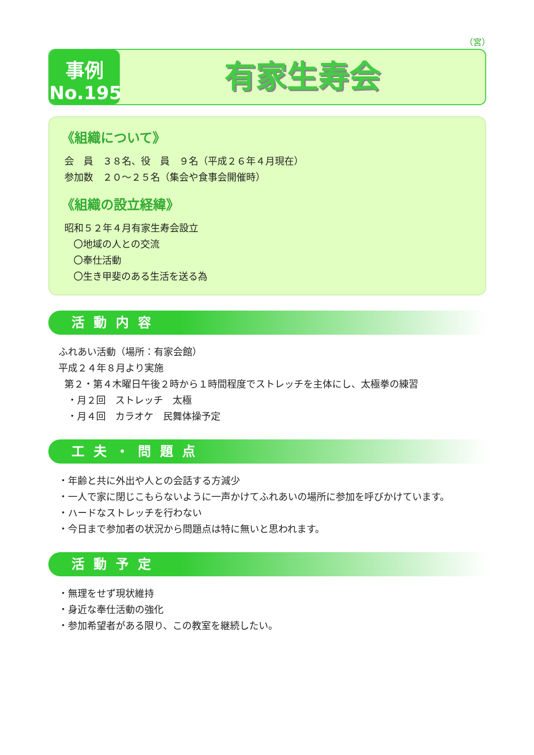（宮）
事例
No.195
有家生寿会
《組織について》
会　員　３８名、役　員　９名（平成２６年４月現在）
参加数　２０～２５名（集会や食事会開催時）
《組織の設立経緯》
昭和５２年４月有家生寿会設立
〇地域の人との交流
〇奉仕活動
〇生き甲斐のある生活を送る為
活動内容
ふれあい活動（場所：有家会館）
平成２４年８月より実施
第２・第４木曜日午後２時から１時間程度でストレッチを主体にし、太極拳の練習
・月２回　ストレッチ　太極
・月４回　カラオケ　民舞体操予定
工夫・問題点
・年齢と共に外出や人との会話する方減少
・一人で家に閉じこもらないように一声かけてふれあいの場所に参加を呼びかけています。
・ハードなストレッチを行わない
・今日まで参加者の状況から問題点は特に無いと思われます。
活動予定
・無理をせず現状維持
・身近な奉仕活動の強化
・参加希望者がある限り、この教室を継続したい。